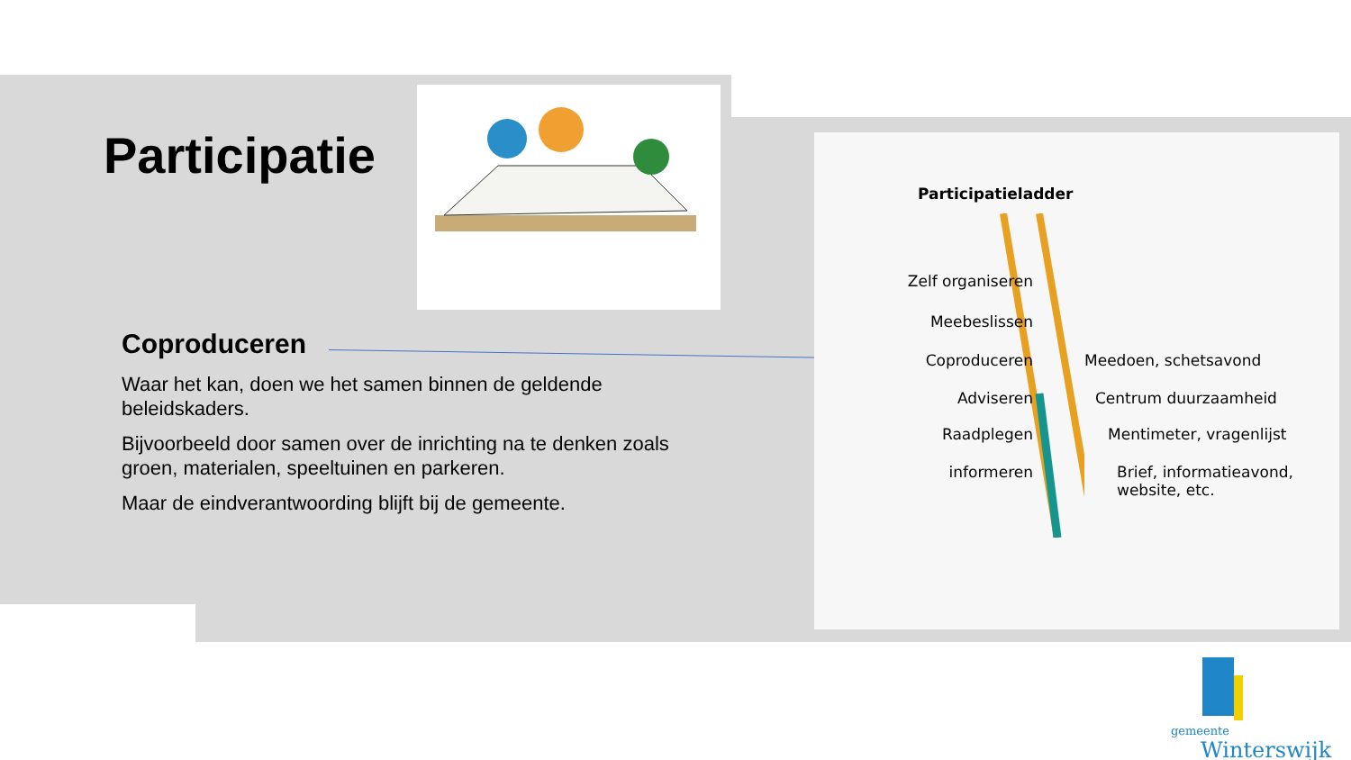Participatie
Coproduceren
Waar het kan, doen we het samen binnen de geldende beleidskaders.
Bijvoorbeeld door samen over de inrichting na te denken zoals groen, materialen, speeltuinen en parkeren.
Maar de eindverantwoording blijft bij de gemeente.
Participatieladder
Zelf organiseren
Meebeslissen
Coproduceren Meedoen, schetsavond
Adviseren Centrum duurzaamheid
Raadplegen Mentimeter, vragenlijst
informeren Brief, informatieavond, website, etc.
gemeente
Winterswijk